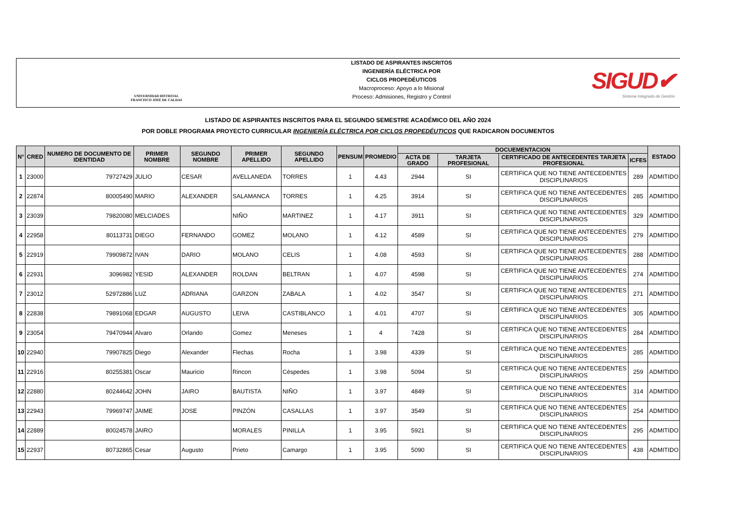UNIVERSIDAD DISTRITAL
FRANCISCO JOSÉ DE CALDAS
LISTADO DE ASPIRANTES INSCRITOS
INGENIERÍA ELÉCTRICA POR
CICLOS PROPEDÉUTICOS
Macroproceso: Apoyo a lo Misional
Proceso: Admisiones, Registro y Control
SIGUD✔
Sistema Integrado de Gestión
LISTADO DE ASPIRANTES INSCRITOS PARA EL SEGUNDO SEMESTRE ACADÉMICO DEL AÑO 2024
POR DOBLE PROGRAMA PROYECTO CURRICULAR INGENIERÍA ELÉCTRICA POR CICLOS PROPEDÉUTICOS QUE RADICARON DOCUMENTOS
| N° | CRED | NUMERO DE DOCUMENTO DE IDENTIDAD | PRIMER NOMBRE | SEGUNDO NOMBRE | PRIMER APELLIDO | SEGUNDO APELLIDO | PENSUM | PROMEDIO | DOCUEMENTACION | | | | ESTADO |
| --- | --- | --- | --- | --- | --- | --- | --- | --- | --- | --- | --- | --- | --- |
| | | | | | | | | | ACTA DE GRADO | TARJETA PROFESIONAL | CERTIFICADO DE ANTECEDENTES TARJETA PROFESIONAL | ICFES | |
| 1 | 23000 | 79727429 | JULIO | CESAR | AVELLANEDA | TORRES | 1 | 4.43 | 2944 | SI | CERTIFICA QUE NO TIENE ANTECEDENTES DISCIPLINARIOS | 289 | ADMITIDO |
| 2 | 22874 | 80005490 | MARIO | ALEXANDER | SALAMANCA | TORRES | 1 | 4.25 | 3914 | SI | CERTIFICA QUE NO TIENE ANTECEDENTES DISCIPLINARIOS | 285 | ADMITIDO |
| 3 | 23039 | 79820080 | MELCIADES | | NIÑO | MARTINEZ | 1 | 4.17 | 3911 | SI | CERTIFICA QUE NO TIENE ANTECEDENTES DISCIPLINARIOS | 329 | ADMITIDO |
| 4 | 22958 | 80113731 | DIEGO | FERNANDO | GOMEZ | MOLANO | 1 | 4.12 | 4589 | SI | CERTIFICA QUE NO TIENE ANTECEDENTES DISCIPLINARIOS | 279 | ADMITIDO |
| 5 | 22919 | 79909872 | IVAN | DARIO | MOLANO | CELIS | 1 | 4.08 | 4593 | SI | CERTIFICA QUE NO TIENE ANTECEDENTES DISCIPLINARIOS | 288 | ADMITIDO |
| 6 | 22931 | 3096982 | YESID | ALEXANDER | ROLDAN | BELTRAN | 1 | 4.07 | 4598 | SI | CERTIFICA QUE NO TIENE ANTECEDENTES DISCIPLINARIOS | 274 | ADMITIDO |
| 7 | 23012 | 52972886 | LUZ | ADRIANA | GARZON | ZABALA | 1 | 4.02 | 3547 | SI | CERTIFICA QUE NO TIENE ANTECEDENTES DISCIPLINARIOS | 271 | ADMITIDO |
| 8 | 22838 | 79891068 | EDGAR | AUGUSTO | LEIVA | CASTIBLANCO | 1 | 4.01 | 4707 | SI | CERTIFICA QUE NO TIENE ANTECEDENTES DISCIPLINARIOS | 305 | ADMITIDO |
| 9 | 23054 | 79470944 | Alvaro | Orlando | Gomez | Meneses | 1 | 4 | 7428 | SI | CERTIFICA QUE NO TIENE ANTECEDENTES DISCIPLINARIOS | 284 | ADMITIDO |
| 10 | 22940 | 79907825 | Diego | Alexander | Flechas | Rocha | 1 | 3.98 | 4339 | SI | CERTIFICA QUE NO TIENE ANTECEDENTES DISCIPLINARIOS | 285 | ADMITIDO |
| 11 | 22916 | 80255381 | Oscar | Mauricio | Rincon | Céspedes | 1 | 3.98 | 5094 | SI | CERTIFICA QUE NO TIENE ANTECEDENTES DISCIPLINARIOS | 259 | ADMITIDO |
| 12 | 22880 | 80244642 | JOHN | JAIRO | BAUTISTA | NIÑO | 1 | 3.97 | 4849 | SI | CERTIFICA QUE NO TIENE ANTECEDENTES DISCIPLINARIOS | 314 | ADMITIDO |
| 13 | 22943 | 79969747 | JAIME | JOSE | PINZÓN | CASALLAS | 1 | 3.97 | 3549 | SI | CERTIFICA QUE NO TIENE ANTECEDENTES DISCIPLINARIOS | 254 | ADMITIDO |
| 14 | 22889 | 80024578 | JAIRO | | MORALES | PINILLA | 1 | 3.95 | 5921 | SI | CERTIFICA QUE NO TIENE ANTECEDENTES DISCIPLINARIOS | 295 | ADMITIDO |
| 15 | 22937 | 80732865 | Cesar | Augusto | Prieto | Camargo | 1 | 3.95 | 5090 | SI | CERTIFICA QUE NO TIENE ANTECEDENTES DISCIPLINARIOS | 438 | ADMITIDO |